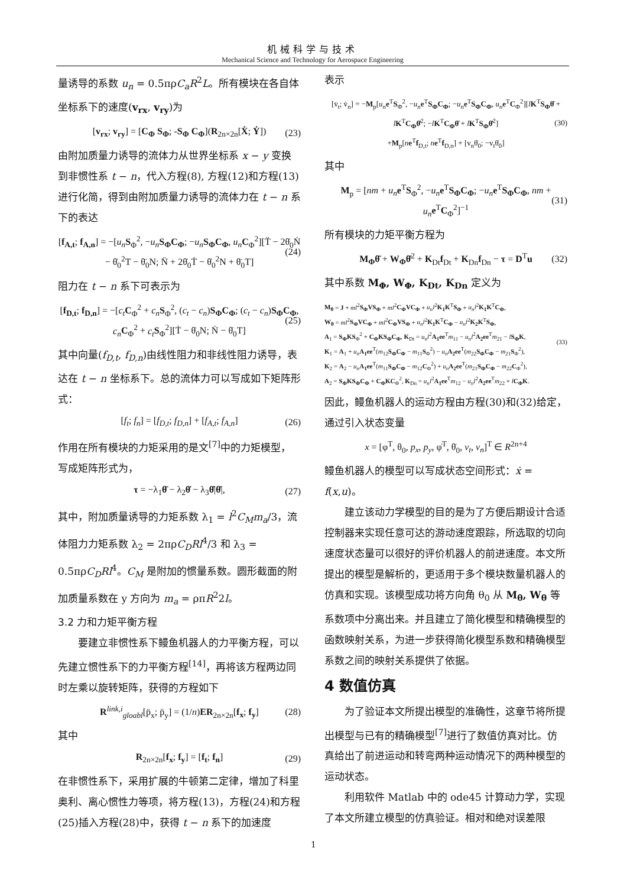机械科学与技术
Mechanical Science and Technology for Aerospace Engineering
量诱导的系数 u<sub>n</sub> = 0.5πρC<sub>a</sub>R<sup>2</sup>L。所有模块在各自体坐标系下的速度(v<sub>rx</sub>, v<sub>ry</sub>)为
[v<sub>rx</sub>; v<sub>ry</sub>] = [C<sub>Φ</sub> S<sub>Φ</sub>; -S<sub>Φ</sub> C<sub>Φ</sub>](R<sub>2n×2n</sub>[Ẋ; Ẏ]) (23)
由附加质量力诱导的流体力从世界坐标系 x − y 变换到非惯性系 t − n，代入方程(8), 方程(12)和方程(13)进行化简，得到由附加质量力诱导的流体力在 t − n 系下的表达
[f<sub>A,t</sub>; f<sub>A,n</sub>] = −[u<sub>n</sub> S<sub>Φ</sub><sup>2</sup>, −u<sub>n</sub> S<sub>Φ</sub>C<sub>Φ</sub>; −u<sub>n</sub> S<sub>Φ</sub>C<sub>Φ</sub>, u<sub>n</sub> C<sub>Φ</sub><sup>2</sup>][T̈ − 2θ̇<sub>0</sub>Ṅ − θ̇<sub>0</sub><sup>2</sup>T − θ̈<sub>0</sub>N; N̈ + 2θ̇<sub>0</sub>Ṫ − θ̇<sub>0</sub><sup>2</sup>N + θ̈<sub>0</sub>T] (24)
阻力在 t − n 系下可表示为
[f<sub>D,t</sub>; f<sub>D,n</sub>] = −[c<sub>t</sub> C<sub>Φ</sub><sup>2</sup> + c<sub>n</sub> S<sub>Φ</sub><sup>2</sup>, (c<sub>t</sub> − c<sub>n</sub>)S<sub>Φ</sub>C<sub>Φ</sub>; (c<sub>t</sub> − c<sub>n</sub>)S<sub>Φ</sub>C<sub>Φ</sub>, c<sub>n</sub> C<sub>Φ</sub><sup>2</sup> + c<sub>t</sub> S<sub>Φ</sub><sup>2</sup>][Ṫ − θ̇<sub>0</sub>N; Ṅ − θ̇<sub>0</sub>T] (25)
其中向量(f<sub>D,t</sub>, f<sub>D,n</sub>)由线性阻力和非线性阻力诱导，表达在 t − n 坐标系下。总的流体力可以写成如下矩阵形式：
[f<sub>t</sub>; f<sub>n</sub>] = [f<sub>D,t</sub>; f<sub>D,n</sub>] + [f<sub>A,t</sub>; f<sub>A,n</sub>] (26)
作用在所有模块的力矩采用的是文<sup>[7]</sup>中的力矩模型，写成矩阵形式为，
τ = −λ<sub>1</sub>θ̈ − λ<sub>2</sub>θ̇ − λ<sub>3</sub>θ̇|θ̇|, (27)
其中，附加质量诱导的力矩系数 λ<sub>1</sub> = l<sup>2</sup>C<sub>M</sub>m<sub>a</sub>/3，流体阻力力矩系数 λ<sub>2</sub> = 2πρC<sub>D</sub>Rl<sup>4</sup>/3 和 λ<sub>3</sub> = 0.5πρC<sub>D</sub>Rl<sup>4</sup>。C<sub>M</sub> 是附加的惯量系数。圆形截面的附加质量系数在 y 方向为 m<sub>a</sub> = ρπR<sup>2</sup>2l。
3.2 力和力矩平衡方程
要建立非惯性系下鳗鱼机器人的力平衡方程，可以先建立惯性系下的力平衡方程<sup>[14]</sup>，再将该方程两边同时左乘以旋转矩阵，获得的方程如下
R<sup>link,i</sup><sub>gloabl</sub>[p̈<sub>x</sub>; p̈<sub>y</sub>] = (1/n)ER<sub>2n×2n</sub>[f<sub>x</sub>; f<sub>y</sub>] (28)
其中
R<sub>2n×2n</sub>[f<sub>x</sub>; f<sub>y</sub>] = [f<sub>t</sub>; f<sub>n</sub>] (29)
在非惯性系下，采用扩展的牛顿第二定律，增加了科里奥利、离心惯性力等项，将方程(13)，方程(24)和方程(25)插入方程(28)中，获得 t − n 系下的加速度
表示
[v̇<sub>t</sub>; v̇<sub>n</sub>] = −M<sub>p</sub>[u<sub>n</sub> e<sup>T</sup>S<sub>Φ</sub><sup>2</sup>, −u<sub>n</sub> e<sup>T</sup>S<sub>Φ</sub>C<sub>Φ</sub>; −u<sub>n</sub> e<sup>T</sup>S<sub>Φ</sub>C<sub>Φ</sub>, u<sub>n</sub> e<sup>T</sup>C<sub>Φ</sub><sup>2</sup>][lK<sup>T</sup>S<sub>Φ</sub>θ̈ + lK<sup>T</sup>C<sub>Φ</sub>θ̇<sup>2</sup>; −lK<sup>T</sup>C<sub>Φ</sub>θ̈ + lK<sup>T</sup>S<sub>Φ</sub>θ̇<sup>2</sup>]
+M<sub>p</sub>[ne<sup>T</sup>f<sub>D,t</sub>; ne<sup>T</sup>f<sub>D,n</sub>] + [v<sub>n</sub>θ̇<sub>0</sub>; −v<sub>t</sub>θ̇<sub>0</sub>] (30)
其中
M<sub>p</sub> = [nm + u<sub>n</sub> e<sup>T</sup>S<sub>Φ</sub><sup>2</sup>, −u<sub>n</sub> e<sup>T</sup>S<sub>Φ</sub>C<sub>Φ</sub>; −u<sub>n</sub> e<sup>T</sup>S<sub>Φ</sub>C<sub>Φ</sub>, nm + u<sub>n</sub> e<sup>T</sup>C<sub>Φ</sub><sup>2</sup>]<sup>−1</sup> (31)
所有模块的力矩平衡方程为
M<sub>Φ</sub>θ̈ + W<sub>Φ</sub>θ̇<sup>2</sup> + K<sub>Dt</sub>f<sub>Dt</sub> + K<sub>Dn</sub>f<sub>Dn</sub> − τ = D<sup>T</sup>u (32)
其中系数 M<sub>Φ</sub>, W<sub>Φ</sub>, K<sub>Dt</sub>, K<sub>Dn</sub> 定义为
M<sub>θ</sub> = J + ml<sup>2</sup>S<sub>Φ</sub>VS<sub>Φ</sub> + ml<sup>2</sup>C<sub>Φ</sub>VC<sub>Φ</sub> + u<sub>n</sub>l<sup>2</sup>K<sub>1</sub>K<sup>T</sup>S<sub>Φ</sub> + u<sub>n</sub>l<sup>2</sup>K<sub>1</sub>K<sup>T</sup>C<sub>Φ</sub>,
W<sub>θ</sub> = ml<sup>2</sup>S<sub>Φ</sub>VC<sub>Φ</sub> + ml<sup>2</sup>C<sub>Φ</sub>VS<sub>Φ</sub> + u<sub>n</sub>l<sup>2</sup>K<sub>1</sub>K<sup>T</sup>C<sub>Φ</sub> − u<sub>n</sub>l<sup>2</sup>K<sub>2</sub>K<sup>T</sup>S<sub>Φ</sub>,
A<sub>1</sub> = S<sub>Φ</sub>KS<sub>Φ</sub><sup>2</sup> + C<sub>Φ</sub>KS<sub>Φ</sub>C<sub>Φ</sub>, K<sub>Dt</sub> = u<sub>n</sub>l<sup>2</sup>A<sub>1</sub>ee<sup>T</sup>m<sub>11</sub> − u<sub>n</sub>l<sup>2</sup>A<sub>2</sub>ee<sup>T</sup>m<sub>21</sub> − lS<sub>Φ</sub>K,
K<sub>1</sub> = A<sub>1</sub> + u<sub>n</sub> A<sub>1</sub>ee<sup>T</sup>(m<sub>12</sub>S<sub>Φ</sub>C<sub>Φ</sub> − m<sub>11</sub>S<sub>Φ</sub><sup>2</sup>) − u<sub>n</sub> A<sub>2</sub>ee<sup>T</sup>(m<sub>22</sub>S<sub>Φ</sub>C<sub>Φ</sub> − m<sub>21</sub>S<sub>Φ</sub><sup>2</sup>),
K<sub>2</sub> = A<sub>2</sub> − u<sub>n</sub> A<sub>1</sub>ee<sup>T</sup>(m<sub>11</sub>S<sub>Φ</sub>C<sub>Φ</sub> − m<sub>12</sub>C<sub>Φ</sub><sup>2</sup>) + u<sub>n</sub> A<sub>2</sub>ee<sup>T</sup>(m<sub>21</sub>S<sub>Φ</sub>C<sub>Φ</sub> − m<sub>22</sub>C<sub>Φ</sub><sup>2</sup>),
A<sub>2</sub> = S<sub>Φ</sub>KS<sub>Φ</sub>C<sub>Φ</sub> + C<sub>Φ</sub>KC<sub>Φ</sub><sup>2</sup>, K<sub>Dn</sub> = u<sub>n</sub>l<sup>2</sup>A<sub>1</sub>ee<sup>T</sup>m<sub>12</sub> − u<sub>n</sub>l<sup>2</sup>A<sub>2</sub>ee<sup>T</sup>m<sub>22</sub> + lC<sub>Φ</sub>K. (33)
因此，鳗鱼机器人的运动方程由方程(30)和(32)给定，通过引入状态变量
x = [φ<sup>T</sup>, θ<sub>0</sub>, p<sub>x</sub>, p<sub>y</sub>, φ̇<sup>T</sup>, θ̇<sub>0</sub>, v<sub>t</sub>, v<sub>n</sub>]<sup>T</sup> ∈ R<sup>2n+4</sup>
鳗鱼机器人的模型可以写成状态空间形式：ẋ = f(x,u)。
建立该动力学模型的目的是为了方便后期设计合适控制器来实现任意可达的游动速度跟踪，所选取的切向速度状态量可以很好的评价机器人的前进速度。本文所提出的模型是解析的，更适用于多个模块数量机器人的仿真和实现。该模型成功将方向角 θ<sub>0</sub> 从 M<sub>θ</sub>, W<sub>θ</sub> 等系数项中分离出来。并且建立了简化模型和精确模型的函数映射关系，为进一步获得简化模型系数和精确模型系数之间的映射关系提供了依据。
4 数值仿真
为了验证本文所提出模型的准确性，这章节将所提出模型与已有的精确模型<sup>[7]</sup>进行了数值仿真对比。仿真给出了前进运动和转弯两种运动情况下的两种模型的运动状态。
利用软件 Matlab 中的 ode45 计算动力学，实现了本文所建立模型的仿真验证。相对和绝对误差限
1